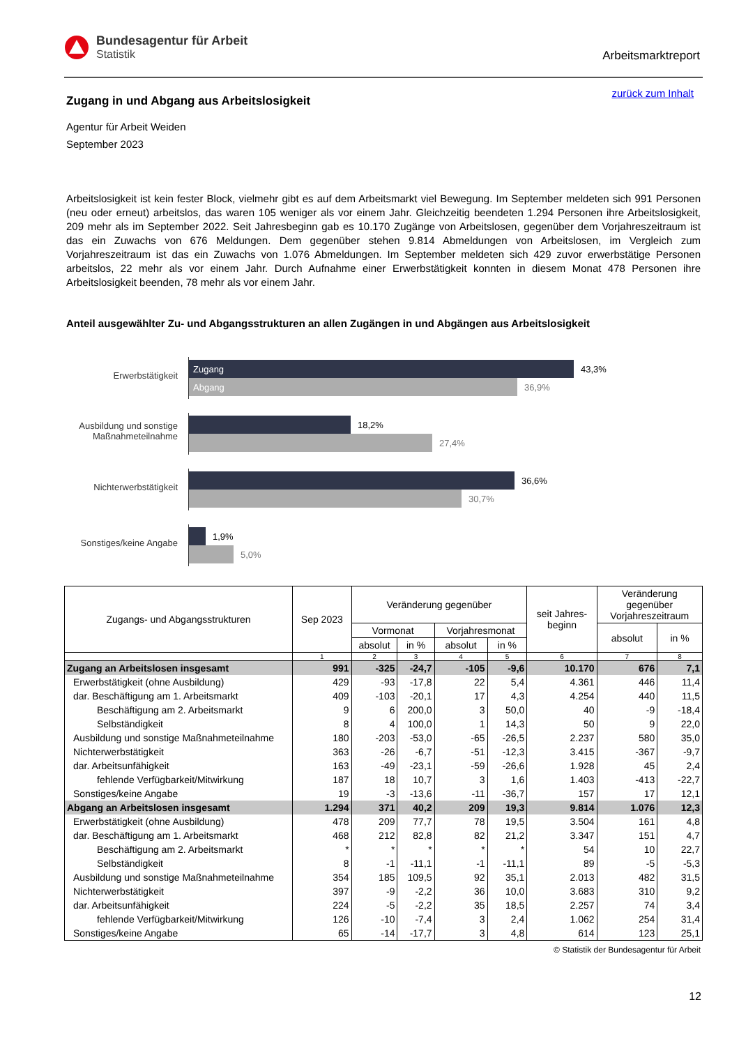Bundesagentur für Arbeit
Statistik
Arbeitsmarktreport
zurück zum Inhalt
Zugang in und Abgang aus Arbeitslosigkeit
Agentur für Arbeit Weiden
September 2023
Arbeitslosigkeit ist kein fester Block, vielmehr gibt es auf dem Arbeitsmarkt viel Bewegung. Im September meldeten sich 991 Personen (neu oder erneut) arbeitslos, das waren 105 weniger als vor einem Jahr. Gleichzeitig beendeten 1.294 Personen ihre Arbeitslosigkeit, 209 mehr als im September 2022. Seit Jahresbeginn gab es 10.170 Zugänge von Arbeitslosen, gegenüber dem Vorjahreszeitraum ist das ein Zuwachs von 676 Meldungen. Dem gegenüber stehen 9.814 Abmeldungen von Arbeitslosen, im Vergleich zum Vorjahreszeitraum ist das ein Zuwachs von 1.076 Abmeldungen. Im September meldeten sich 429 zuvor erwerbstätige Personen arbeitslos, 22 mehr als vor einem Jahr. Durch Aufnahme einer Erwerbstätigkeit konnten in diesem Monat 478 Personen ihre Arbeitslosigkeit beenden, 78 mehr als vor einem Jahr.
Anteil ausgewählter Zu- und Abgangsstrukturen an allen Zugängen in und Abgängen aus Arbeitslosigkeit
Erwerbstätigkeit
Zugang 43,3%
Abgang 36,9%
Ausbildung und sonstige
Maßnahmeteilnahme
18,2%
27,4%
Nichterwerbstätigkeit
36,6%
30,7%
Sonstiges/keine Angabe
1,9%
5,0%
| Zugangs- und Abgangsstrukturen | Sep 2023 | Veränderung gegenüber | | | | seit Jahres- beginn | Veränderung gegenüber Vorjahreszeitraum | |
| --- | --- | --- | --- | --- | --- | --- | --- | --- |
| | | Vormonat | | Vorjahresmonat | | | absolut | in % |
| | | absolut | in % | absolut | in % | | | |
| | 1 | 2 | 3 | 4 | 5 | 6 | 7 | 8 |
| Zugang an Arbeitslosen insgesamt | 991 | -325 | -24,7 | -105 | -9,6 | 10.170 | 676 | 7,1 |
| Erwerbstätigkeit (ohne Ausbildung) | 429 | -93 | -17,8 | 22 | 5,4 | 4.361 | 446 | 11,4 |
| dar. Beschäftigung am 1. Arbeitsmarkt | 409 | -103 | -20,1 | 17 | 4,3 | 4.254 | 440 | 11,5 |
| Beschäftigung am 2. Arbeitsmarkt | 9 | 6 | 200,0 | 3 | 50,0 | 40 | -9 | -18,4 |
| Selbständigkeit | 8 | 4 | 100,0 | 1 | 14,3 | 50 | 9 | 22,0 |
| Ausbildung und sonstige Maßnahmeteilnahme | 180 | -203 | -53,0 | -65 | -26,5 | 2.237 | 580 | 35,0 |
| Nichterwerbstätigkeit | 363 | -26 | -6,7 | -51 | -12,3 | 3.415 | -367 | -9,7 |
| dar. Arbeitsunfähigkeit | 163 | -49 | -23,1 | -59 | -26,6 | 1.928 | 45 | 2,4 |
| fehlende Verfügbarkeit/Mitwirkung | 187 | 18 | 10,7 | 3 | 1,6 | 1.403 | -413 | -22,7 |
| Sonstiges/keine Angabe | 19 | -3 | -13,6 | -11 | -36,7 | 157 | 17 | 12,1 |
| Abgang an Arbeitslosen insgesamt | 1.294 | 371 | 40,2 | 209 | 19,3 | 9.814 | 1.076 | 12,3 |
| Erwerbstätigkeit (ohne Ausbildung) | 478 | 209 | 77,7 | 78 | 19,5 | 3.504 | 161 | 4,8 |
| dar. Beschäftigung am 1. Arbeitsmarkt | 468 | 212 | 82,8 | 82 | 21,2 | 3.347 | 151 | 4,7 |
| Beschäftigung am 2. Arbeitsmarkt | * | * | * | * | * | 54 | 10 | 22,7 |
| Selbständigkeit | 8 | -1 | -11,1 | -1 | -11,1 | 89 | -5 | -5,3 |
| Ausbildung und sonstige Maßnahmeteilnahme | 354 | 185 | 109,5 | 92 | 35,1 | 2.013 | 482 | 31,5 |
| Nichterwerbstätigkeit | 397 | -9 | -2,2 | 36 | 10,0 | 3.683 | 310 | 9,2 |
| dar. Arbeitsunfähigkeit | 224 | -5 | -2,2 | 35 | 18,5 | 2.257 | 74 | 3,4 |
| fehlende Verfügbarkeit/Mitwirkung | 126 | -10 | -7,4 | 3 | 2,4 | 1.062 | 254 | 31,4 |
| Sonstiges/keine Angabe | 65 | -14 | -17,7 | 3 | 4,8 | 614 | 123 | 25,1 |
© Statistik der Bundesagentur für Arbeit
12